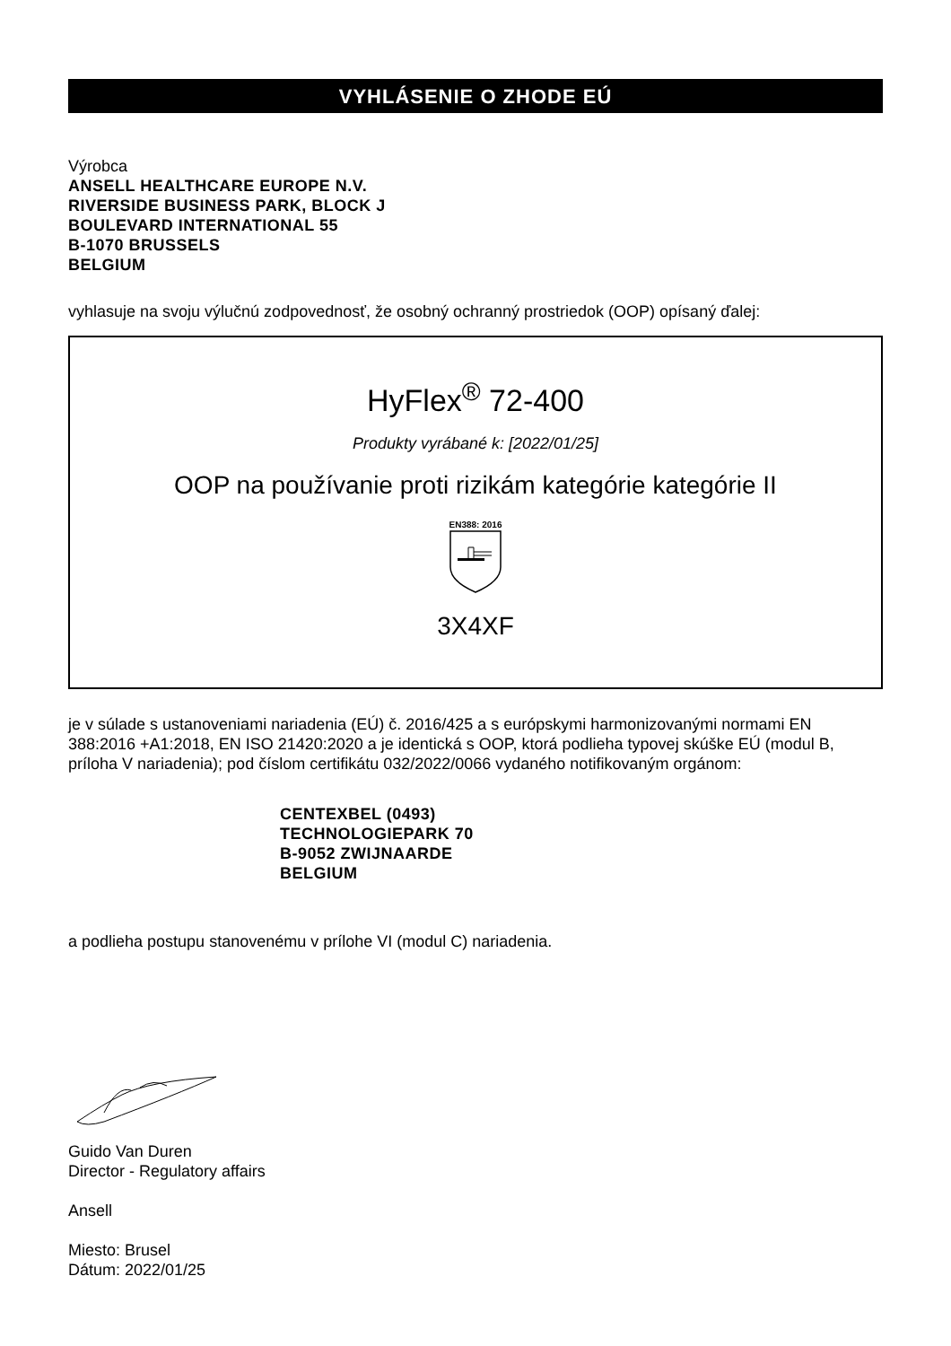VYHLÁSENIE O ZHODE EÚ
Výrobca
ANSELL HEALTHCARE EUROPE N.V.
RIVERSIDE BUSINESS PARK, BLOCK J
BOULEVARD INTERNATIONAL 55
B-1070 BRUSSELS
BELGIUM
vyhlasuje na svoju výlučnú zodpovednosť, že osobný ochranný prostriedok (OOP) opísaný ďalej:
HyFlex<sup>®</sup> 72-400
Produkty vyrábané k: [2022/01/25]
OOP na používanie proti rizikám kategórie kategórie II
EN388: 2016
3X4XF
je v súlade s ustanoveniami nariadenia (EÚ) č. 2016/425 a s európskymi harmonizovanými normami EN 388:2016 +A1:2018, EN ISO 21420:2020 a je identická s OOP, ktorá podlieha typovej skúške EÚ (modul B, príloha V nariadenia); pod číslom certifikátu 032/2022/0066 vydaného notifikovaným orgánom:
CENTEXBEL (0493)
TECHNOLOGIEPARK 70
B-9052 ZWIJNAARDE
BELGIUM
a podlieha postupu stanovenému v prílohe VI (modul C) nariadenia.
Guido Van Duren
Director - Regulatory affairs
Ansell
Miesto: Brusel
Dátum: 2022/01/25